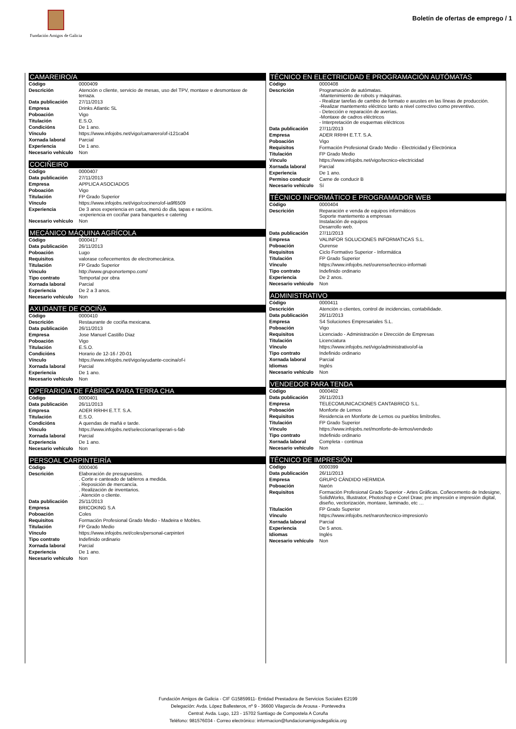Fundación Amigos de Galicia
Boletín de ofertas de emprego / 1
CAMAREIRO/A
| Código | 0000409 |
| Descrición | Atención o cliente, servicio de mesas, uso del TPV, montaxe e desmontaxe de terraza. |
| Data publicación | 27/11/2013 |
| Empresa | Drinks Atlantic SL |
| Poboación | Vigo |
| Titulación | E.S.O. |
| Condicións | De 1 ano. |
| Vínculo | https://www.infojobs.net/vigo/camarero/of-i121ca04 |
| Xornada laboral | Parcial |
| Experiencia | De 1 ano. |
| Necesario vehículo | Non |
COCIÑEIRO
| Código | 0000407 |
| Data publicación | 27/11/2013 |
| Empresa | APPLICA ASOCIADOS |
| Poboación | Vigo |
| Titulación | FP Grado Superior |
| Vínculo | https://www.infojobs.net/vigo/cocinero/of-ia9f6509 |
| Experiencia | De 3 anos experiencia en carta, menú do día, tapas e racións. -experiencia en cociñar para banquetes e catering |
| Necesario vehículo | Non |
MECÁNICO MÁQUINA AGRÍCOLA
| Código | 0000417 |
| Data publicación | 26/11/2013 |
| Poboación | Lugo |
| Requisitos | valorase coñecementos de electromecánica. |
| Titulación | FP Grado Superior |
| Vínculo | http://www.gruponortempo.com/ |
| Tipo contrato | Temportal por obra |
| Xornada laboral | Parcial |
| Experiencia | De 2 a 3 anos. |
| Necesario vehículo | Non |
AXUDANTE DE COCIÑA
| Código | 0000410 |
| Descrición | Restaurante de cociña mexicana. |
| Data publicación | 26/11/2013 |
| Empresa | Jose Manuel Castillo Diaz |
| Poboación | Vigo |
| Titulación | E.S.O. |
| Condicións | Horario de 12-16 / 20-01 |
| Vínculo | https://www.infojobs.net/vigo/ayudante-cocina/of-i |
| Xornada laboral | Parcial |
| Experiencia | De 1 ano. |
| Necesario vehículo | Non |
OPERARIO/A DE FÁBRICA PARA TERRA CHA
| Código | 0000401 |
| Data publicación | 26/11/2013 |
| Empresa | ADER RRHH E.T.T. S.A. |
| Titulación | E.S.O. |
| Condicións | A quendas de mañá e tarde. |
| Vínculo | https://www.infojobs.net/seleccionar/operari-s-fab |
| Xornada laboral | Parcial |
| Experiencia | De 1 ano. |
| Necesario vehículo | Non |
PERSOAL CARPINTEIRÍA
| Código | 0000406 |
| Descrición | Elaboración de presupuestos. . Corte e canteado de tableros a medida. . Reposición de mercancía. . Realización de inventarios. . Atención o cliente. |
| Data publicación | 25/11/2013 |
| Empresa | BRICOKING S.A |
| Poboación | Coles |
| Requisitos | Formación Profesional Grado Medio - Madeira e Mobles. |
| Titulación | FP Grado Medio |
| Vínculo | https://www.infojobs.net/coles/personal-carpinteri |
| Tipo contrato | Indefinido ordinario |
| Xornada laboral | Parcial |
| Experiencia | De 1 ano. |
| Necesario vehículo | Non |
TÉCNICO EN ELECTRICIDAD E PROGRAMACIÓN AUTÓMATAS
| Código | 0000408 |
| Descrición | Programación de autómatas. -Mantenimiento de robots y máquinas. - Realizar tarefas de cambio de formato e axustes en las líneas de producción. -Realizar mantemento eléctrico tanto a nivel correctivo como preventivo. - Detección e reparación de averías. -Montaxe de cadros eléctricos - Interpretación de esquemas eléctricos |
| Data publicación | 27/11/2013 |
| Empresa | ADER RRHH E.T.T. S.A. |
| Poboación | Vigo |
| Requisitos | Formación Profesional Grado Medio - Electricidad y Electrónica |
| Titulación | FP Grado Medio |
| Vínculo | https://www.infojobs.net/vigo/tecnico-electricidad |
| Xornada laboral | Parcial |
| Experiencia | De 1 ano. |
| Permiso conducir | Carne de conducir B |
| Necesario vehículo | Sí |
TÉCNICO INFORMÁTICO E PROGRAMADOR WEB
| Código | 0000404 |
| Descrición | Reparación e venda de equipos informáticos Soporte mantemento a empresas Instalación de equipos Desarrollo web. |
| Data publicación | 27/11/2013 |
| Empresa | VALINFOR SOLUCIONES INFORMATICAS S.L. |
| Poboación | Ourense |
| Requisitos | Ciclo Formativo Superior - Informática |
| Titulación | FP Grado Superior |
| Vínculo | https://www.infojobs.net/ourense/tecnico-informati |
| Tipo contrato | Indefinido ordinario |
| Experiencia | De 2 anos. |
| Necesario vehículo | Non |
ADMINISTRATIVO
| Código | 0000411 |
| Descrición | Atención o clientes, control de incidencias, contabilidade. |
| Data publicación | 26/11/2013 |
| Empresa | S4 Soluciones Empresariales S.L. |
| Poboación | Vigo |
| Requisitos | Licenciado - Administración e Dirección de Empresas |
| Titulación | Licenciatura |
| Vínculo | https://www.infojobs.net/vigo/administrativo/of-ia |
| Tipo contrato | Indefinido ordinario |
| Xornada laboral | Parcial |
| Idiomas | Inglés |
| Necesario vehículo | Non |
VENDEDOR PARA TENDA
| Código | 0000402 |
| Data publicación | 26/11/2013 |
| Empresa | TELECOMUNICACIONES CANTABRICO S.L. |
| Poboación | Monforte de Lemos |
| Requisitos | Residencia en Monforte de Lemos ou pueblos limítrofes. |
| Titulación | FP Grado Superior |
| Vínculo | https://www.infojobs.net/monforte-de-lemos/vendedo |
| Tipo contrato | Indefinido ordinario |
| Xornada laboral | Completa - continua |
| Necesario vehículo | Non |
TÉCNICO DE IMPRESIÓN
| Código | 0000399 |
| Data publicación | 26/11/2013 |
| Empresa | GRUPO CÁNDIDO HERMIDA |
| Poboación | Narón |
| Requisitos | Formación Profesional Grado Superior - Artes Gráficas. Coñecemento de Indesigne, SolidWorks, Illustrator, Photoshop e Corel Draw; pre impresión e impresión digital, diseño, vectorización, montaxe, laminado, etc … |
| Titulación | FP Grado Superior |
| Vínculo | https://www.infojobs.net/naron/tecnico-impresion/o |
| Xornada laboral | Parcial |
| Experiencia | De 5 anos. |
| Idiomas | Inglés |
| Necesario vehículo | Non |
Fundación Amigos de Galicia - CIF G15859911- Entidad Prestadora de Servicios Sociales E2199
Delegación: Avda. López Ballesteros, nº 9 - 36600 Vilagarcía de Arousa - Pontevedra
Central: Avda. Lugo, 123 - 15702 Santiago de Compostela A Coruña
Teléfono: 981576034 - Correo electrónico: informacion@fundacionamigosdegalicia.org